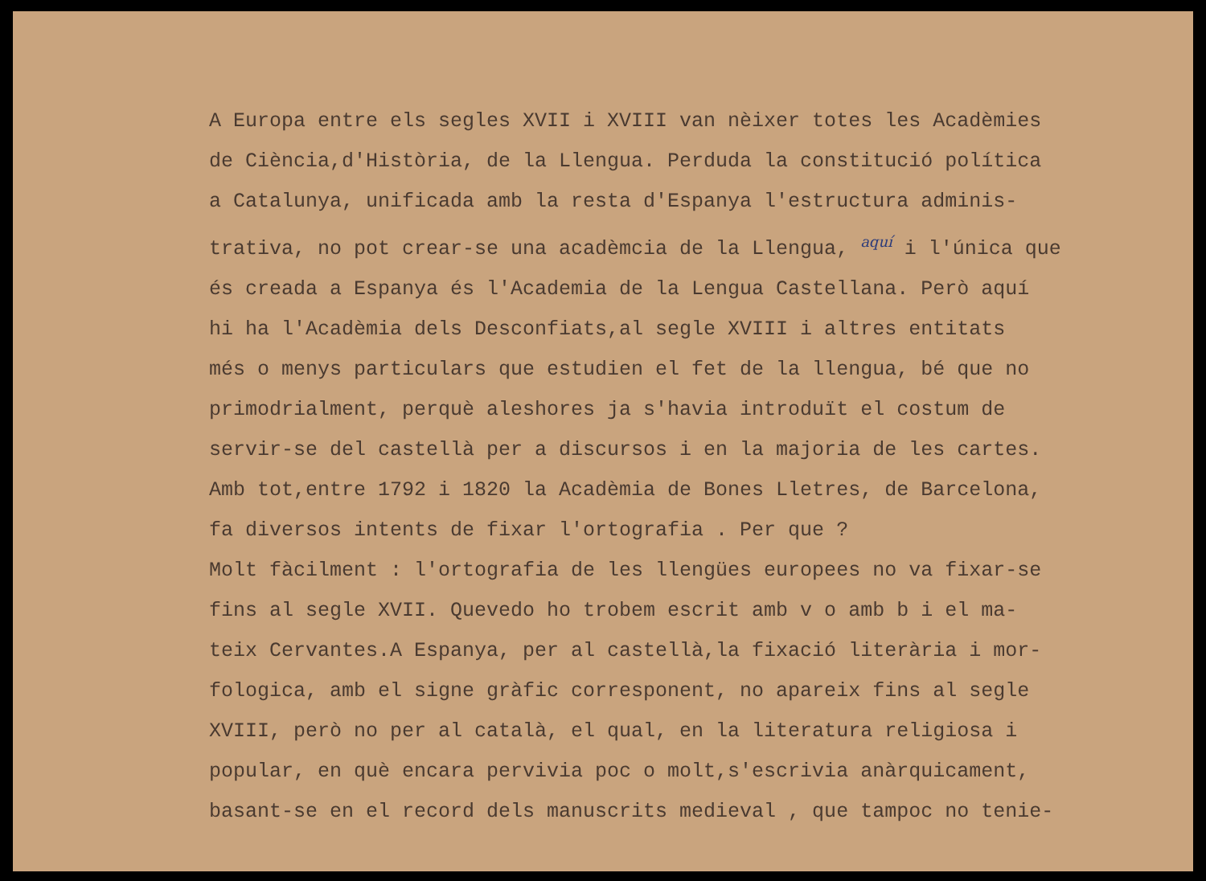A Europa entre els segles XVII i XVIII van nèixer totes les Acadèmies
de Ciència,d'Història, de la Llengua. Perduda la constitució política
a Catalunya, unificada amb la resta d'Espanya l'estructura adminis-
trativa, no pot crear-se una acadèmcia de la Llengua, aquí i l'única que
és creada a Espanya és l'Academia de la Lengua Castellana. Però aquí
hi ha l'Acadèmia dels Desconfiats,al segle XVIII i altres entitats
més o menys particulars que estudien el fet de la llengua, bé que no
primodrialment, perquè aleshores ja s'havia introduït el costum de
servir-se del castellà per a discursos i en la majoria de les cartes.
Amb tot,entre 1792 i 1820 la Acadèmia de Bones Lletres, de Barcelona,
fa diversos intents de fixar l'ortografia . Per que ?
Molt fàcilment : l'ortografia de les llengües europees no va fixar-se
fins al segle XVII. Quevedo ho trobem escrit amb v o amb b i el ma-
teix Cervantes.A Espanya, per al castellà,la fixació literària i mor-
fologica, amb el signe gràfic corresponent, no apareix fins al segle
XVIII, però no per al català, el qual, en la literatura religiosa i
popular, en què encara pervivia poc o molt,s'escrivia anàrquicament,
basant-se en el record dels manuscrits medieval , que tampoc no tenie-